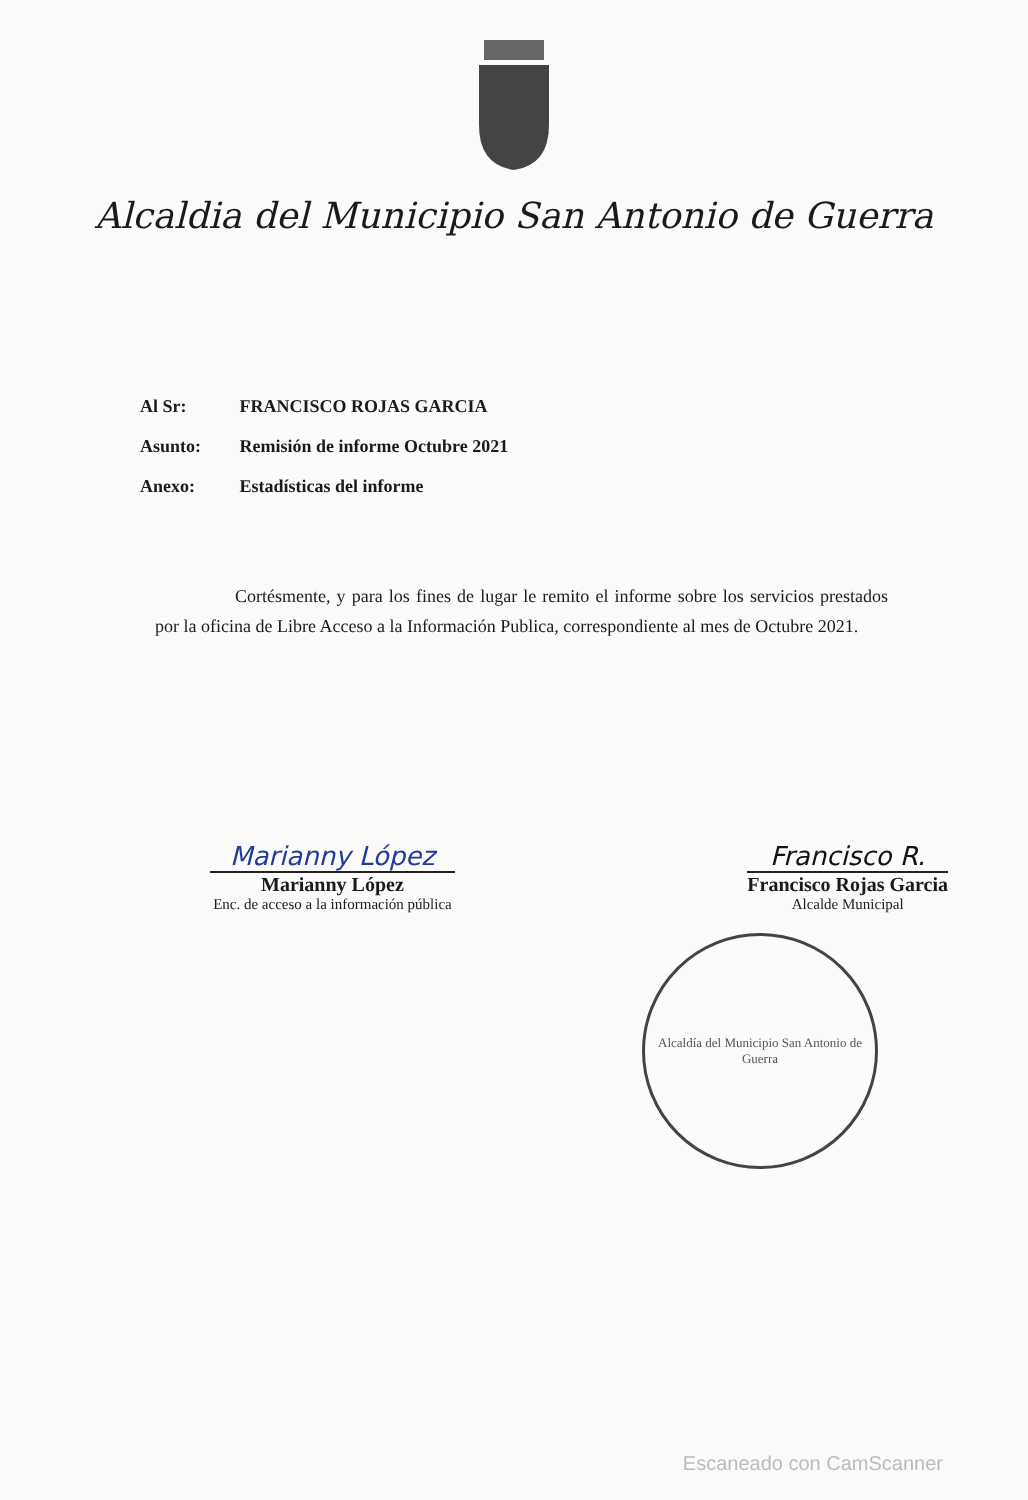Alcaldia del Municipio San Antonio de Guerra
Al Sr: FRANCISCO ROJAS GARCIA
Asunto: Remisión de informe Octubre 2021
Anexo: Estadísticas del informe
Cortésmente, y para los fines de lugar le remito el informe sobre los servicios prestados por la oficina de Libre Acceso a la Información Publica, correspondiente al mes de Octubre 2021.
Marianny López
Marianny López
Enc. de acceso a la información pública
Francisco R.
Francisco Rojas Garcia
Alcalde Municipal
Alcaldía del Municipio San Antonio de Guerra
Escaneado con CamScanner